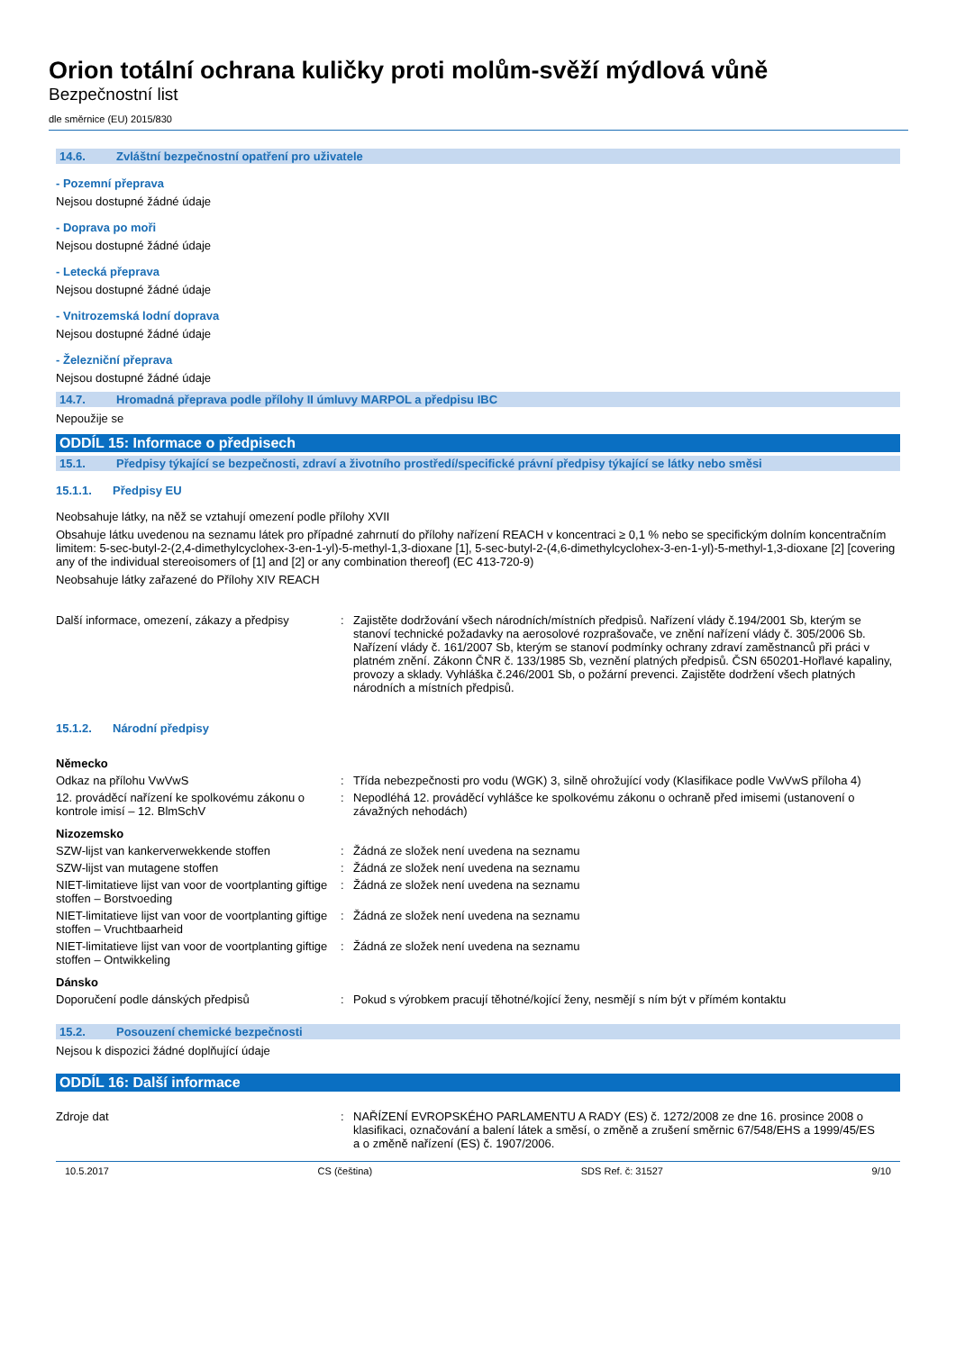Orion totální ochrana kuličky proti molům-svěží mýdlová vůně
Bezpečnostní list
dle směrnice (EU) 2015/830
14.6. Zvláštní bezpečnostní opatření pro uživatele
- Pozemní přeprava
Nejsou dostupné žádné údaje
- Doprava po moři
Nejsou dostupné žádné údaje
- Letecká přeprava
Nejsou dostupné žádné údaje
- Vnitrozemská lodní doprava
Nejsou dostupné žádné údaje
- Železniční přeprava
Nejsou dostupné žádné údaje
14.7. Hromadná přeprava podle přílohy II úmluvy MARPOL a předpisu IBC
Nepoužije se
ODDÍL 15: Informace o předpisech
15.1. Předpisy týkající se bezpečnosti, zdraví a životního prostředí/specifické právní předpisy týkající se látky nebo směsi
15.1.1. Předpisy EU
Neobsahuje látky, na něž se vztahují omezení podle přílohy XVII
Obsahuje látku uvedenou na seznamu látek pro případné zahrnutí do přílohy nařízení REACH v koncentraci ≥ 0,1 % nebo se specifickým dolním koncentračním limitem: 5-sec-butyl-2-(2,4-dimethylcyclohex-3-en-1-yl)-5-methyl-1,3-dioxane [1], 5-sec-butyl-2-(4,6-dimethylcyclohex-3-en-1-yl)-5-methyl-1,3-dioxane [2] [covering any of the individual stereoisomers of [1] and [2] or any combination thereof] (EC 413-720-9)
Neobsahuje látky zařazené do Přílohy XIV REACH
Další informace, omezení, zákazy a předpisy
: Zajistěte dodržování všech národních/místních předpisů. Nařízení vlády č.194/2001 Sb, kterým se stanoví technické požadavky na aerosolové rozprašovače, ve znění nařízení vlády č. 305/2006 Sb. Nařízení vlády č. 161/2007 Sb, kterým se stanoví podmínky ochrany zdraví zaměstnanců při práci v platném znění. Zákonn ČNR č. 133/1985 Sb, veznění platných předpisů. ČSN 650201-Hořlavé kapaliny, provozy a sklady. Vyhláška č.246/2001 Sb, o požární prevenci. Zajistěte dodržení všech platných národních a místních předpisů.
15.1.2. Národní předpisy
Německo
Odkaz na přílohu VwVwS : Třída nebezpečnosti pro vodu (WGK) 3, silně ohrožující vody (Klasifikace podle VwVwS příloha 4)
12. prováděcí nařízení ke spolkovému zákonu o kontrole imisí – 12. BlmSchV
: Nepodléhá 12. prováděcí vyhlášce ke spolkovému zákonu o ochraně před imisemi (ustanovení o závažných nehodách)
Nizozemsko
SZW-lijst van kankerverwekkende stoffen : Žádná ze složek není uvedena na seznamu
SZW-lijst van mutagene stoffen : Žádná ze složek není uvedena na seznamu
NIET-limitatieve lijst van voor de voortplanting giftige stoffen – Borstvoeding
: Žádná ze složek není uvedena na seznamu
NIET-limitatieve lijst van voor de voortplanting giftige stoffen – Vruchtbaarheid
: Žádná ze složek není uvedena na seznamu
NIET-limitatieve lijst van voor de voortplanting giftige stoffen – Ontwikkeling
: Žádná ze složek není uvedena na seznamu
Dánsko
Doporučení podle dánských předpisů : Pokud s výrobkem pracují těhotné/kojící ženy, nesmějí s ním být v přímém kontaktu
15.2. Posouzení chemické bezpečnosti
Nejsou k dispozici žádné doplňující údaje
ODDÍL 16: Další informace
Zdroje dat : NAŘÍZENÍ EVROPSKÉHO PARLAMENTU A RADY (ES) č. 1272/2008 ze dne 16. prosince 2008 o klasifikaci, označování a balení látek a směsí, o změně a zrušení směrnic 67/548/EHS a 1999/45/ES
a o změně nařízení (ES) č. 1907/2006.
10.5.2017 CS (čeština) SDS Ref. č: 31527 9/10